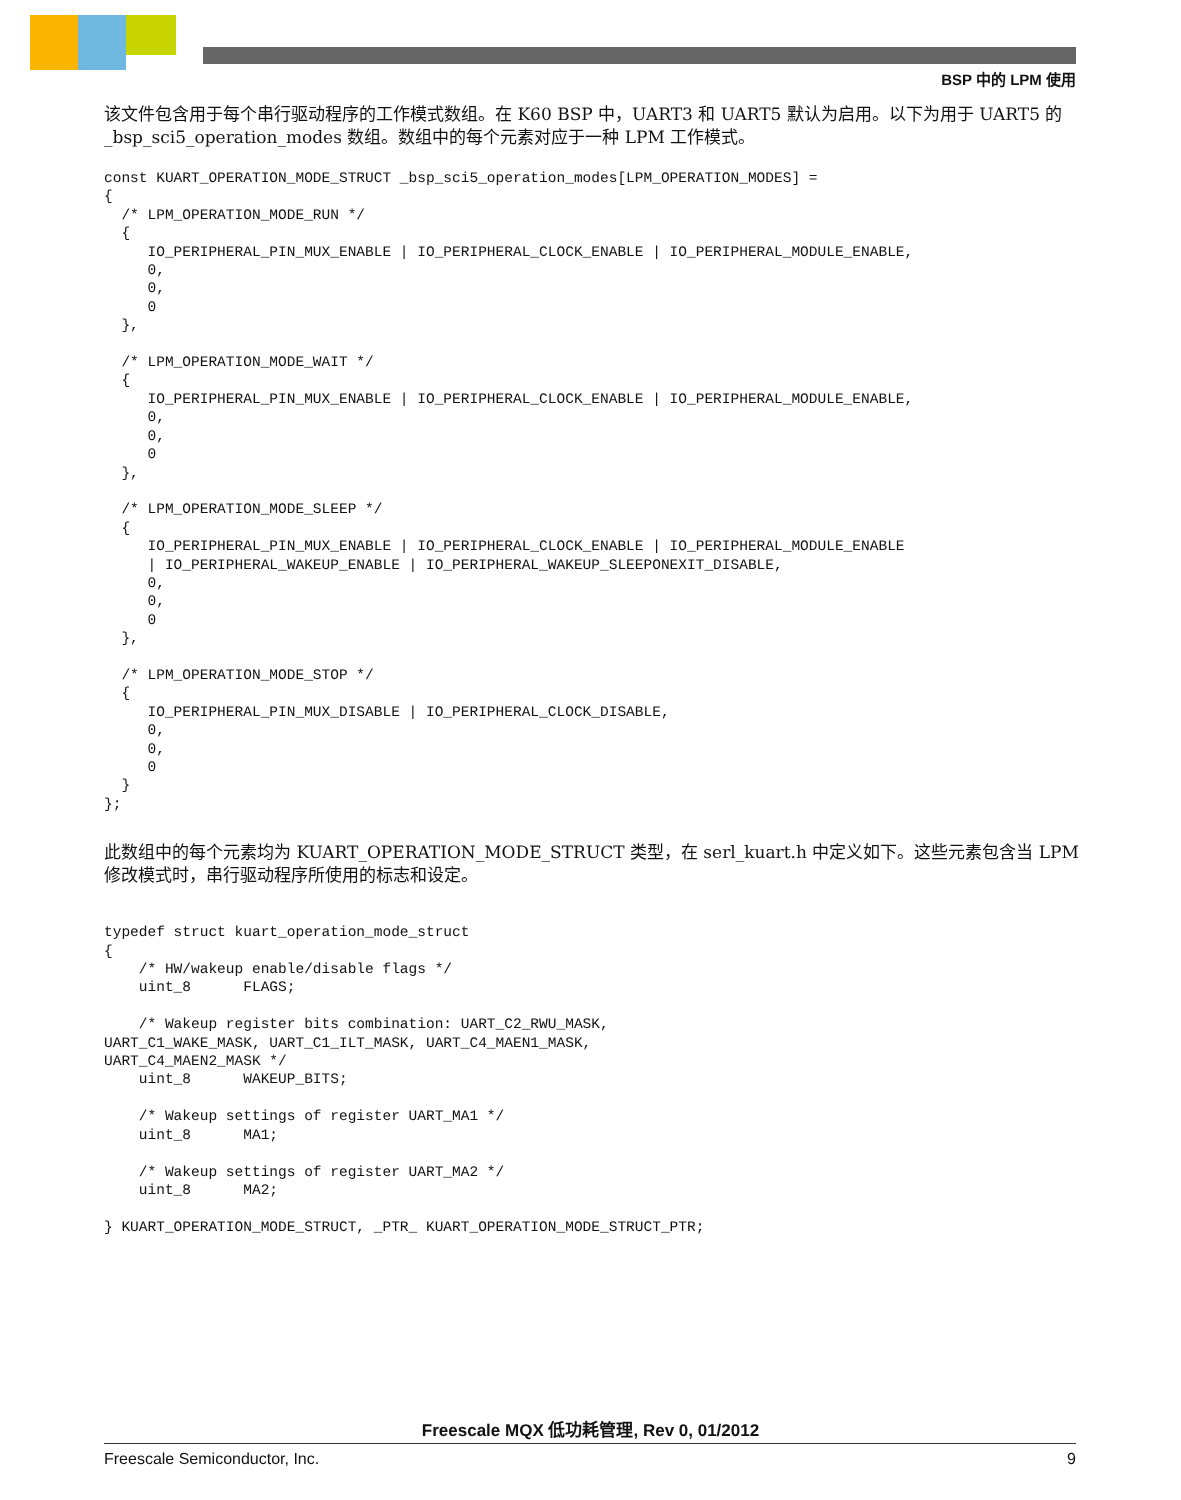BSP 中的 LPM 使用
该文件包含用于每个串行驱动程序的工作模式数组。在 K60 BSP 中，UART3 和 UART5 默认为启用。以下为用于 UART5 的_bsp_sci5_operation_modes 数组。数组中的每个元素对应于一种 LPM 工作模式。
const KUART_OPERATION_MODE_STRUCT _bsp_sci5_operation_modes[LPM_OPERATION_MODES] =
{
  /* LPM_OPERATION_MODE_RUN */
  {
     IO_PERIPHERAL_PIN_MUX_ENABLE | IO_PERIPHERAL_CLOCK_ENABLE | IO_PERIPHERAL_MODULE_ENABLE,
     0,
     0,
     0
  },

  /* LPM_OPERATION_MODE_WAIT */
  {
     IO_PERIPHERAL_PIN_MUX_ENABLE | IO_PERIPHERAL_CLOCK_ENABLE | IO_PERIPHERAL_MODULE_ENABLE,
     0,
     0,
     0
  },

  /* LPM_OPERATION_MODE_SLEEP */
  {
     IO_PERIPHERAL_PIN_MUX_ENABLE | IO_PERIPHERAL_CLOCK_ENABLE | IO_PERIPHERAL_MODULE_ENABLE
     | IO_PERIPHERAL_WAKEUP_ENABLE | IO_PERIPHERAL_WAKEUP_SLEEPONEXIT_DISABLE,
     0,
     0,
     0
  },

  /* LPM_OPERATION_MODE_STOP */
  {
     IO_PERIPHERAL_PIN_MUX_DISABLE | IO_PERIPHERAL_CLOCK_DISABLE,
     0,
     0,
     0
  }
};
此数组中的每个元素均为 KUART_OPERATION_MODE_STRUCT 类型，在 serl_kuart.h 中定义如下。这些元素包含当 LPM 修改模式时，串行驱动程序所使用的标志和设定。
typedef struct kuart_operation_mode_struct
{
    /* HW/wakeup enable/disable flags */
    uint_8      FLAGS;

    /* Wakeup register bits combination: UART_C2_RWU_MASK,
UART_C1_WAKE_MASK, UART_C1_ILT_MASK, UART_C4_MAEN1_MASK,
UART_C4_MAEN2_MASK */
    uint_8      WAKEUP_BITS;

    /* Wakeup settings of register UART_MA1 */
    uint_8      MA1;

    /* Wakeup settings of register UART_MA2 */
    uint_8      MA2;

} KUART_OPERATION_MODE_STRUCT, _PTR_ KUART_OPERATION_MODE_STRUCT_PTR;
Freescale MQX 低功耗管理, Rev 0, 01/2012
Freescale Semiconductor, Inc. 9